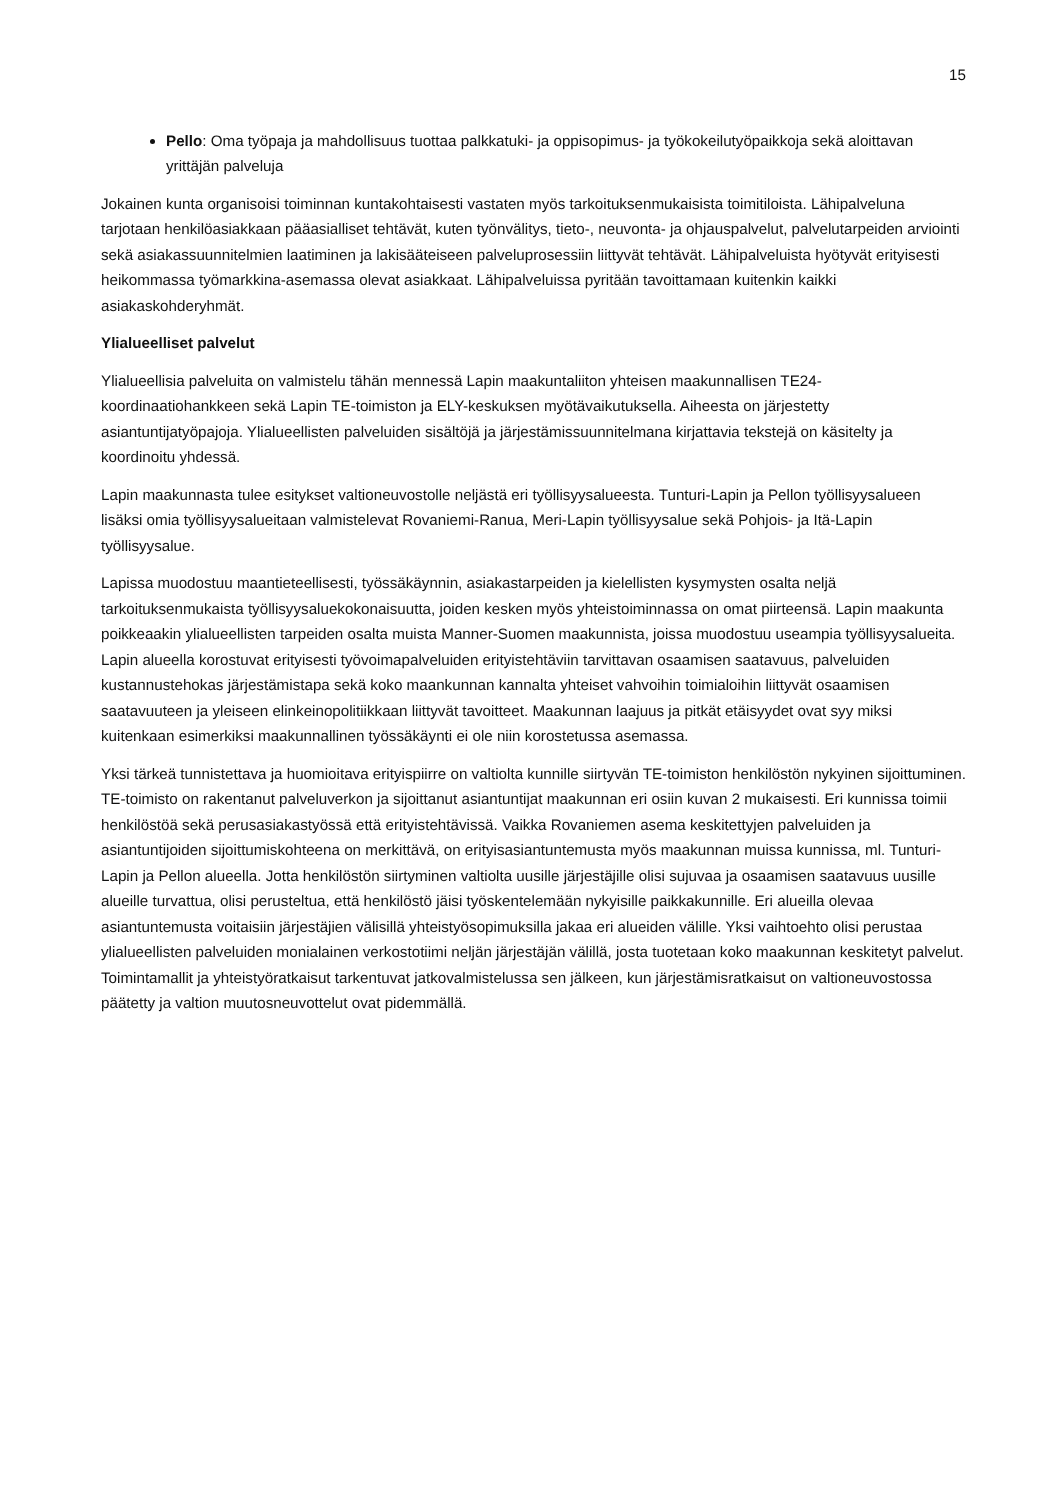15
Pello: Oma työpaja ja mahdollisuus tuottaa palkkatuki- ja oppisopimus- ja työkokeilutyöpaikkoja sekä aloittavan yrittäjän palveluja
Jokainen kunta organisoisi toiminnan kuntakohtaisesti vastaten myös tarkoituksenmukaisista toimitiloista. Lähipalveluna tarjotaan henkilöasiakkaan pääasialliset tehtävät, kuten työnvälitys, tieto-, neuvonta- ja ohjauspalvelut, palvelutarpeiden arviointi sekä asiakassuunnitelmien laatiminen ja lakisääteiseen palveluprosessiin liittyvät tehtävät. Lähipalveluista hyötyvät erityisesti heikommassa työmarkkina-asemassa olevat asiakkaat. Lähipalveluissa pyritään tavoittamaan kuitenkin kaikki asiakaskohderyhmät.
Ylialueelliset palvelut
Ylialueellisia palveluita on valmistelu tähän mennessä Lapin maakuntaliiton yhteisen maakunnallisen TE24-koordinaatiohankkeen sekä Lapin TE-toimiston ja ELY-keskuksen myötävaikutuksella. Aiheesta on järjestetty asiantuntijatyöpajoja. Ylialueellisten palveluiden sisältöjä ja järjestämissuunnitelmana kirjattavia tekstejä on käsitelty ja koordinoitu yhdessä.
Lapin maakunnasta tulee esitykset valtioneuvostolle neljästä eri työllisyysalueesta. Tunturi-Lapin ja Pellon työllisyysalueen lisäksi omia työllisyysalueitaan valmistelevat Rovaniemi-Ranua, Meri-Lapin työllisyysalue sekä Pohjois- ja Itä-Lapin työllisyysalue.
Lapissa muodostuu maantieteellisesti, työssäkäynnin, asiakastarpeiden ja kielellisten kysymysten osalta neljä tarkoituksenmukaista työllisyysaluekokonaisuutta, joiden kesken myös yhteistoiminnassa on omat piirteensä. Lapin maakunta poikkeaakin ylialueellisten tarpeiden osalta muista Manner-Suomen maakunnista, joissa muodostuu useampia työllisyysalueita. Lapin alueella korostuvat erityisesti työvoimapalveluiden erityistehtäviin tarvittavan osaamisen saatavuus, palveluiden kustannustehokas järjestämistapa sekä koko maankunnan kannalta yhteiset vahvoihin toimialoihin liittyvät osaamisen saatavuuteen ja yleiseen elinkeinopolitiikkaan liittyvät tavoitteet. Maakunnan laajuus ja pitkät etäisyydet ovat syy miksi kuitenkaan esimerkiksi maakunnallinen työssäkäynti ei ole niin korostetussa asemassa.
Yksi tärkeä tunnistettava ja huomioitava erityispiirre on valtiolta kunnille siirtyvän TE-toimiston henkilöstön nykyinen sijoittuminen. TE-toimisto on rakentanut palveluverkon ja sijoittanut asiantuntijat maakunnan eri osiin kuvan 2 mukaisesti. Eri kunnissa toimii henkilöstöä sekä perusasiakastyössä että erityistehtävissä. Vaikka Rovaniemen asema keskitettyjen palveluiden ja asiantuntijoiden sijoittumiskohteena on merkittävä, on erityisasiantuntemusta myös maakunnan muissa kunnissa, ml. Tunturi-Lapin ja Pellon alueella. Jotta henkilöstön siirtyminen valtiolta uusille järjestäjille olisi sujuvaa ja osaamisen saatavuus uusille alueille turvattua, olisi perusteltua, että henkilöstö jäisi työskentelemään nykyisille paikkakunnille. Eri alueilla olevaa asiantuntemusta voitaisiin järjestäjien välisillä yhteistyösopimuksilla jakaa eri alueiden välille. Yksi vaihtoehto olisi perustaa ylialueellisten palveluiden monialainen verkostotiimi neljän järjestäjän välillä, josta tuotetaan koko maakunnan keskitetyt palvelut. Toimintamallit ja yhteistyöratkaisut tarkentuvat jatkovalmistelussa sen jälkeen, kun järjestämisratkaisut on valtioneuvostossa päätetty ja valtion muutosneuvottelut ovat pidemmällä.